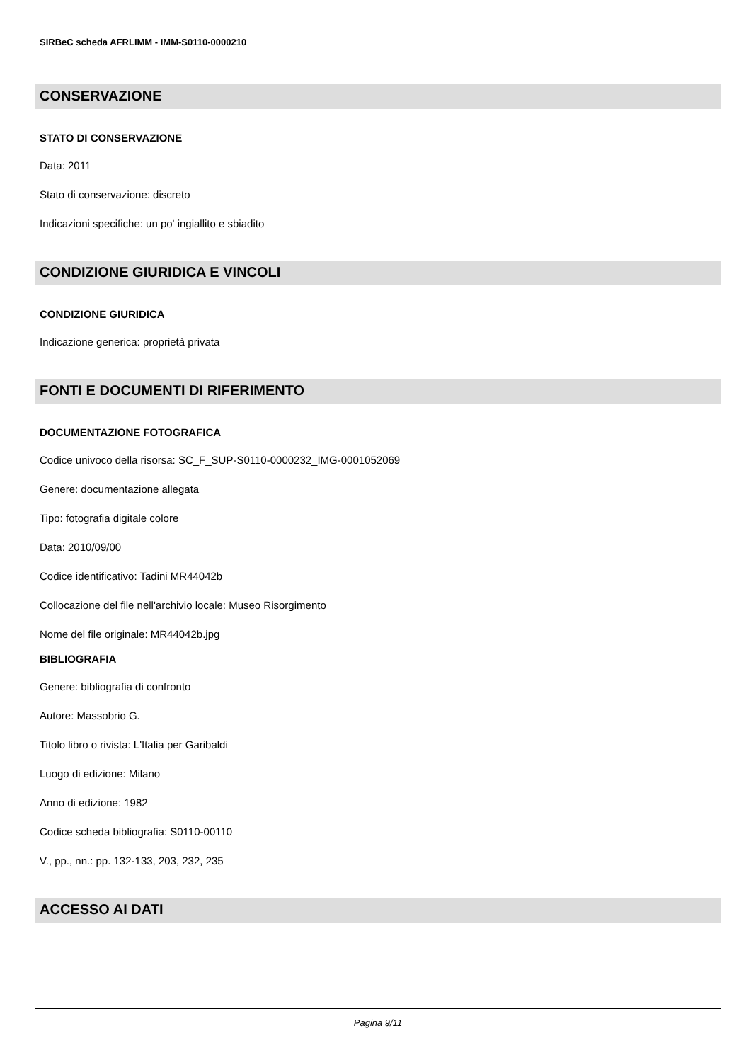SIRBeC scheda AFRLIMM - IMM-S0110-0000210
CONSERVAZIONE
STATO DI CONSERVAZIONE
Data: 2011
Stato di conservazione: discreto
Indicazioni specifiche: un po' ingiallito e sbiadito
CONDIZIONE GIURIDICA E VINCOLI
CONDIZIONE GIURIDICA
Indicazione generica: proprietà privata
FONTI E DOCUMENTI DI RIFERIMENTO
DOCUMENTAZIONE FOTOGRAFICA
Codice univoco della risorsa: SC_F_SUP-S0110-0000232_IMG-0001052069
Genere: documentazione allegata
Tipo: fotografia digitale colore
Data: 2010/09/00
Codice identificativo: Tadini MR44042b
Collocazione del file nell'archivio locale: Museo Risorgimento
Nome del file originale: MR44042b.jpg
BIBLIOGRAFIA
Genere: bibliografia di confronto
Autore: Massobrio G.
Titolo libro o rivista: L'Italia per Garibaldi
Luogo di edizione: Milano
Anno di edizione: 1982
Codice scheda bibliografia: S0110-00110
V., pp., nn.: pp. 132-133, 203, 232, 235
ACCESSO AI DATI
Pagina 9/11